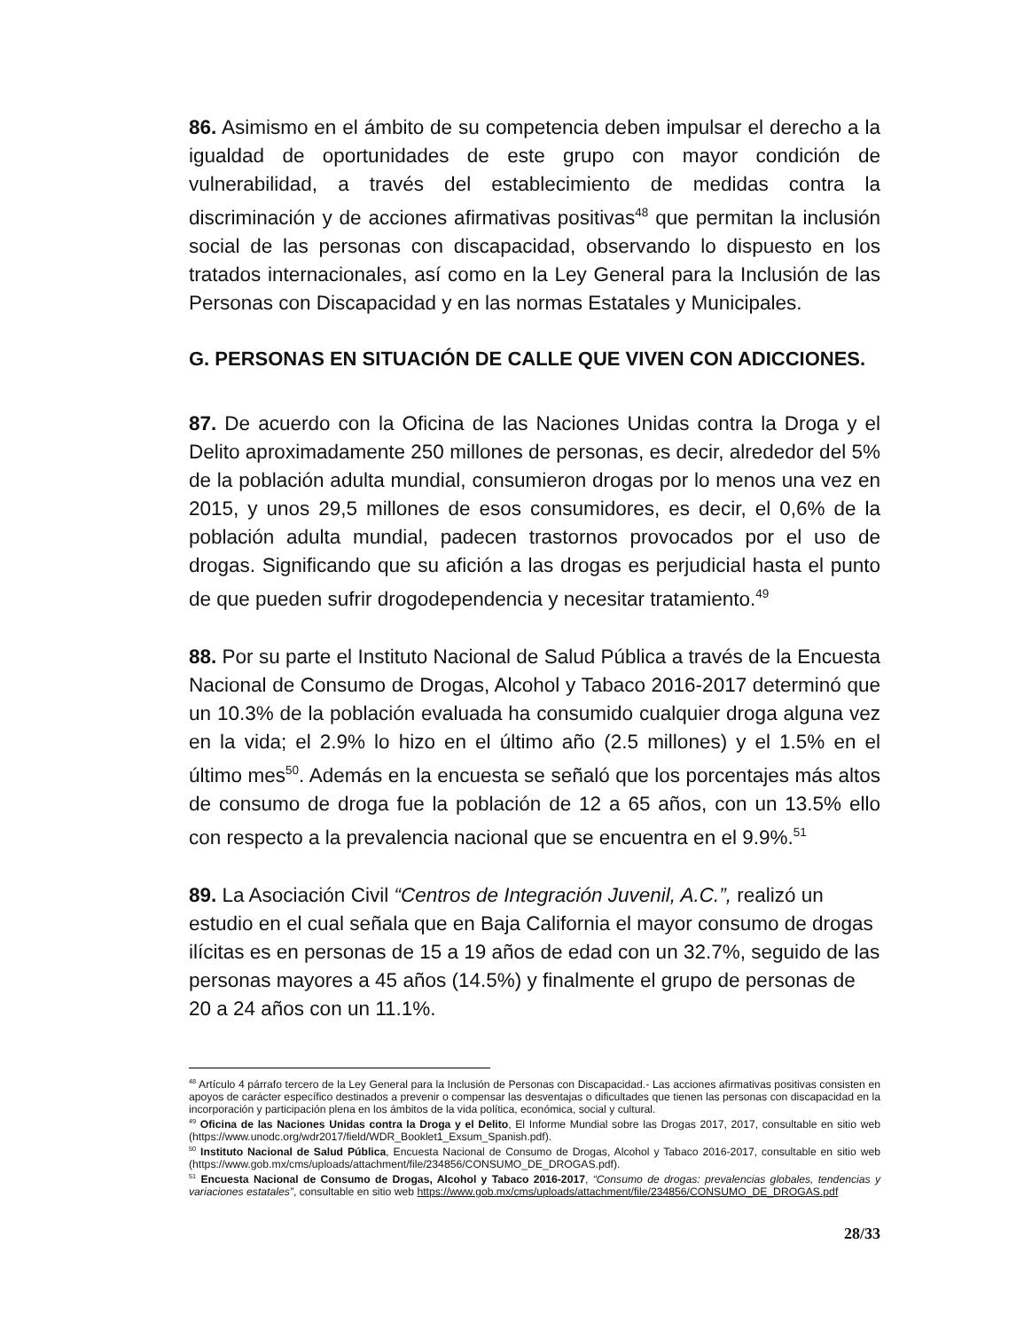86. Asimismo en el ámbito de su competencia deben impulsar el derecho a la igualdad de oportunidades de este grupo con mayor condición de vulnerabilidad, a través del establecimiento de medidas contra la discriminación y de acciones afirmativas positivas<sup>48</sup> que permitan la inclusión social de las personas con discapacidad, observando lo dispuesto en los tratados internacionales, así como en la Ley General para la Inclusión de las Personas con Discapacidad y en las normas Estatales y Municipales.
G. PERSONAS EN SITUACIÓN DE CALLE QUE VIVEN CON ADICCIONES.
87. De acuerdo con la Oficina de las Naciones Unidas contra la Droga y el Delito aproximadamente 250 millones de personas, es decir, alrededor del 5% de la población adulta mundial, consumieron drogas por lo menos una vez en 2015, y unos 29,5 millones de esos consumidores, es decir, el 0,6% de la población adulta mundial, padecen trastornos provocados por el uso de drogas. Significando que su afición a las drogas es perjudicial hasta el punto de que pueden sufrir drogodependencia y necesitar tratamiento.<sup>49</sup>
88. Por su parte el Instituto Nacional de Salud Pública a través de la Encuesta Nacional de Consumo de Drogas, Alcohol y Tabaco 2016-2017 determinó que un 10.3% de la población evaluada ha consumido cualquier droga alguna vez en la vida; el 2.9% lo hizo en el último año (2.5 millones) y el 1.5% en el último mes<sup>50</sup>. Además en la encuesta se señaló que los porcentajes más altos de consumo de droga fue la población de 12 a 65 años, con un 13.5% ello con respecto a la prevalencia nacional que se encuentra en el 9.9%.<sup>51</sup>
89. La Asociación Civil “Centros de Integración Juvenil, A.C.”, realizó un estudio en el cual señala que en Baja California el mayor consumo de drogas ilícitas es en personas de 15 a 19 años de edad con un 32.7%, seguido de las personas mayores a 45 años (14.5%) y finalmente el grupo de personas de 20 a 24 años con un 11.1%.
<sup>48</sup> Artículo 4 párrafo tercero de la Ley General para la Inclusión de Personas con Discapacidad.- Las acciones afirmativas positivas consisten en apoyos de carácter específico destinados a prevenir o compensar las desventajas o dificultades que tienen las personas con discapacidad en la incorporación y participación plena en los ámbitos de la vida política, económica, social y cultural.
<sup>49</sup> Oficina de las Naciones Unidas contra la Droga y el Delito, El Informe Mundial sobre las Drogas 2017, 2017, consultable en sitio web (https://www.unodc.org/wdr2017/field/WDR_Booklet1_Exsum_Spanish.pdf).
<sup>50</sup> Instituto Nacional de Salud Pública, Encuesta Nacional de Consumo de Drogas, Alcohol y Tabaco 2016-2017, consultable en sitio web (https://www.gob.mx/cms/uploads/attachment/file/234856/CONSUMO_DE_DROGAS.pdf).
<sup>51</sup> Encuesta Nacional de Consumo de Drogas, Alcohol y Tabaco 2016-2017, “Consumo de drogas: prevalencias globales, tendencias y variaciones estatales”, consultable en sitio web https://www.gob.mx/cms/uploads/attachment/file/234856/CONSUMO_DE_DROGAS.pdf
28/33